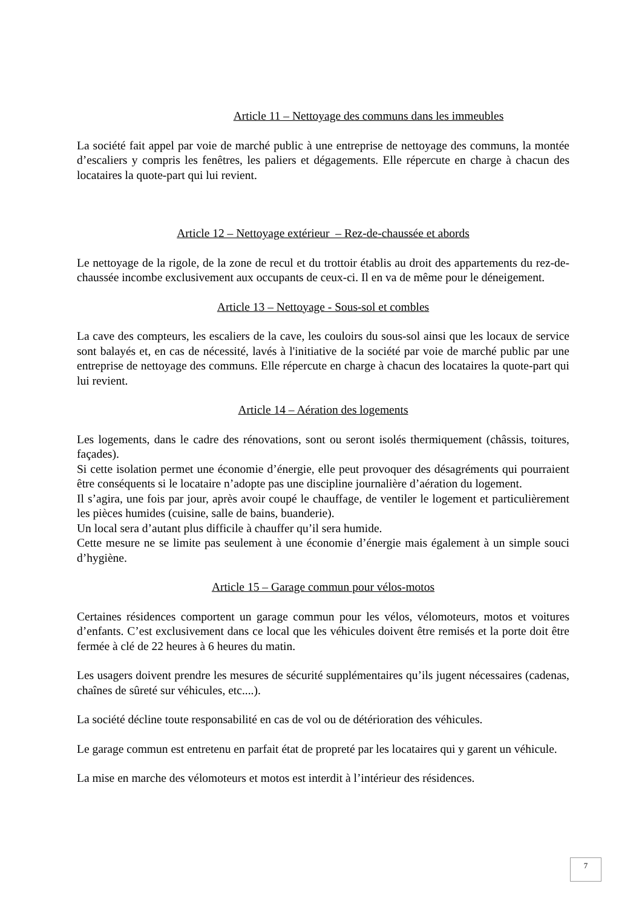Article 11 – Nettoyage des communs dans les immeubles
La société fait appel par voie de marché public à une entreprise de nettoyage des communs, la montée d’escaliers y compris les fenêtres, les paliers et dégagements. Elle répercute en charge à chacun des locataires la quote-part qui lui revient.
Article 12 – Nettoyage extérieur – Rez-de-chaussée et abords
Le nettoyage de la rigole, de la zone de recul et du trottoir établis au droit des appartements du rez-de-chaussée incombe exclusivement aux occupants de ceux-ci. Il en va de même pour le déneigement.
Article 13 – Nettoyage - Sous-sol et combles
La cave des compteurs, les escaliers de la cave, les couloirs du sous-sol ainsi que les locaux de service sont balayés et, en cas de nécessité, lavés à l'initiative de la société par voie de marché public par une entreprise de nettoyage des communs. Elle répercute en charge à chacun des locataires la quote-part qui lui revient.
Article 14 – Aération des logements
Les logements, dans le cadre des rénovations, sont ou seront isolés thermiquement (châssis, toitures, façades).
Si cette isolation permet une économie d’énergie, elle peut provoquer des désagréments qui pourraient être conséquents si le locataire n’adopte pas une discipline journalière d’aération du logement.
Il s’agira, une fois par jour, après avoir coupé le chauffage, de ventiler le logement et particulièrement les pièces humides (cuisine, salle de bains, buanderie).
Un local sera d’autant plus difficile à chauffer qu’il sera humide.
Cette mesure ne se limite pas seulement à une économie d’énergie mais également à un simple souci d’hygiène.
Article 15 – Garage commun pour vélos-motos
Certaines résidences comportent un garage commun pour les vélos, vélomoteurs, motos et voitures d’enfants. C’est exclusivement dans ce local que les véhicules doivent être remisés et la porte doit être fermée à clé de 22 heures à 6 heures du matin.
Les usagers doivent prendre les mesures de sécurité supplémentaires qu’ils jugent nécessaires (cadenas, chaînes de sûreté sur véhicules, etc....).
La société décline toute responsabilité en cas de vol ou de détérioration des véhicules.
Le garage commun est entretenu en parfait état de propreté par les locataires qui y garent un véhicule.
La mise en marche des vélomoteurs et motos est interdit à l’intérieur des résidences.
7